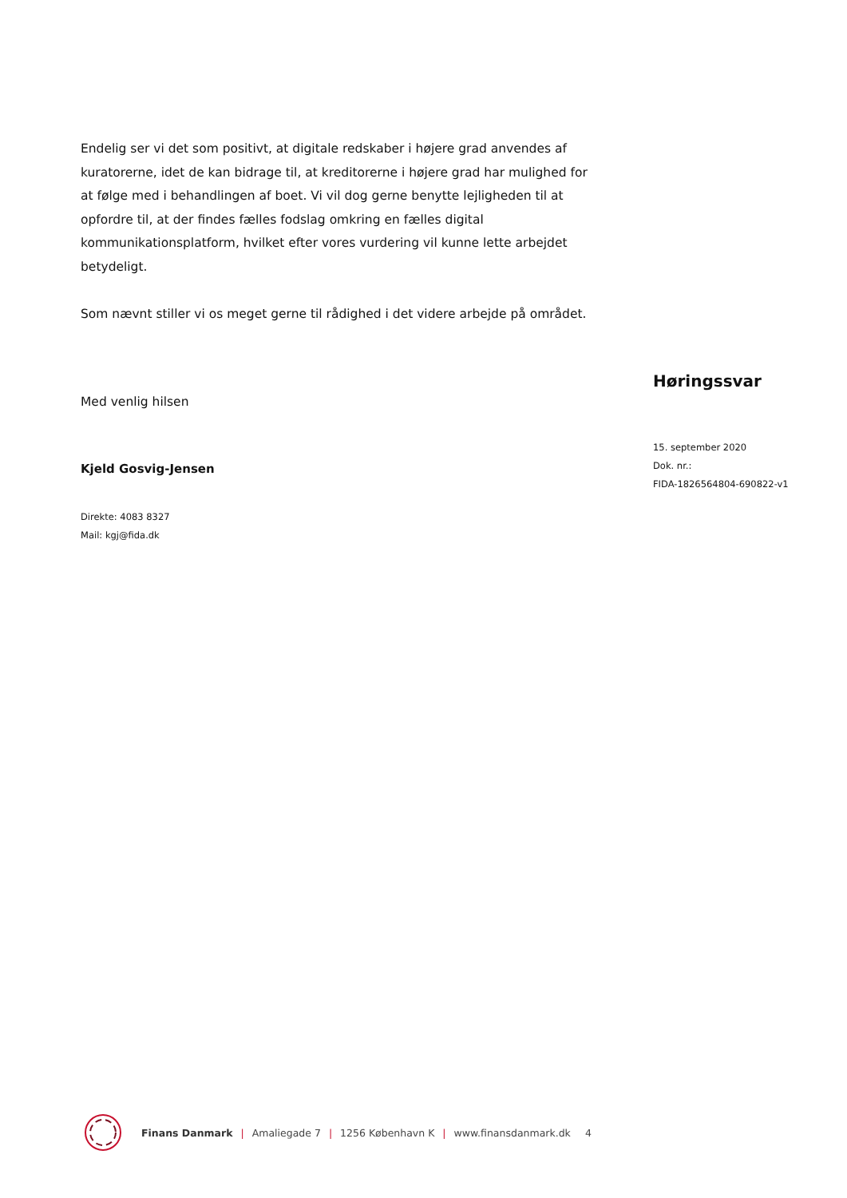Endelig ser vi det som positivt, at digitale redskaber i højere grad anvendes af kuratorerne, idet de kan bidrage til, at kreditorerne i højere grad har mulighed for at følge med i behandlingen af boet. Vi vil dog gerne benytte lejligheden til at opfordre til, at der findes fælles fodslag omkring en fælles digital kommunikationsplatform, hvilket efter vores vurdering vil kunne lette arbejdet betydeligt.
Som nævnt stiller vi os meget gerne til rådighed i det videre arbejde på området.
Med venlig hilsen
Kjeld Gosvig-Jensen
Direkte: 4083 8327
Mail: kgj@fida.dk
Høringssvar
15. september 2020
Dok. nr.:
FIDA-1826564804-690822-v1
Finans Danmark | Amaliegade 7 | 1256 København K | www.finansdanmark.dk 4